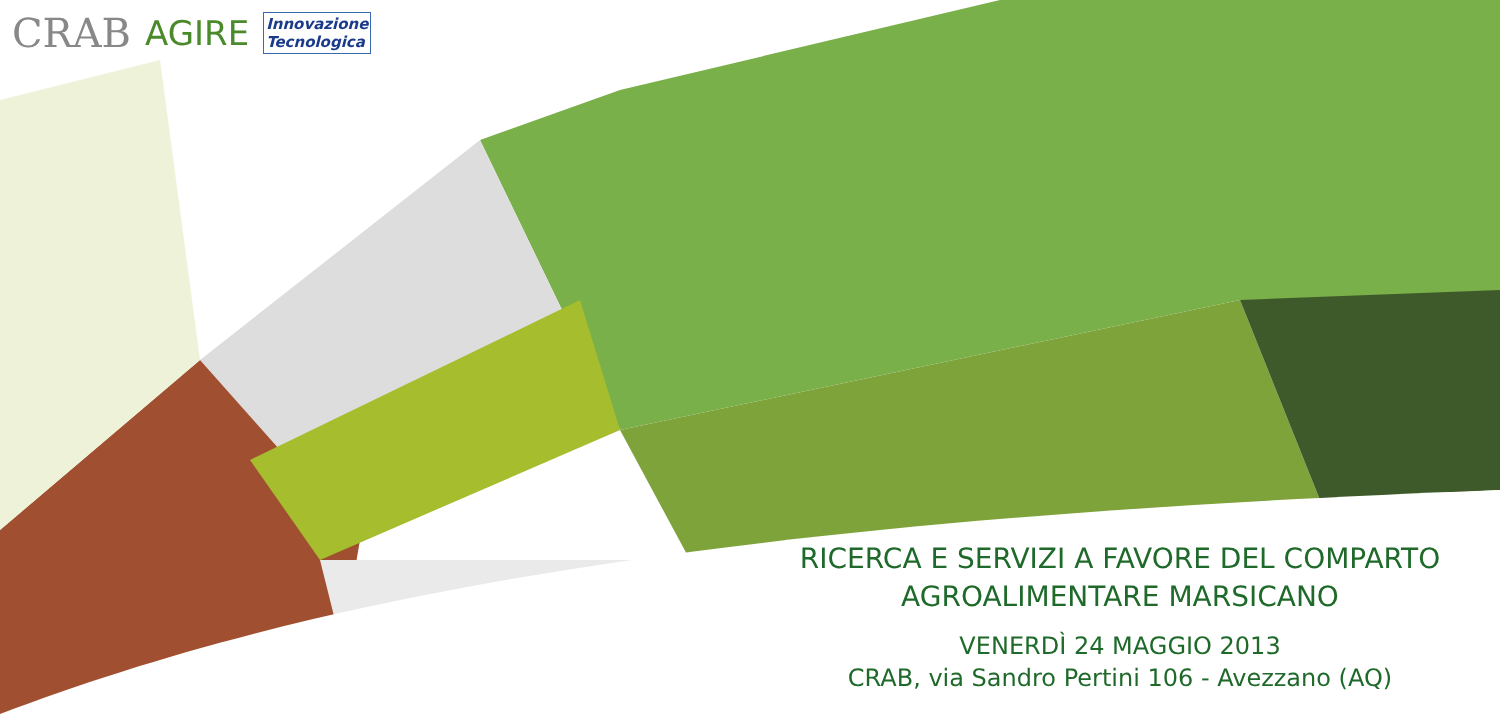CRAB AGIRE Innovazione
Tecnologica
RICERCA E SERVIZI A FAVORE DEL COMPARTO
AGROALIMENTARE MARSICANO
VENERDÌ 24 MAGGIO 2013
CRAB, via Sandro Pertini 106 - Avezzano (AQ)